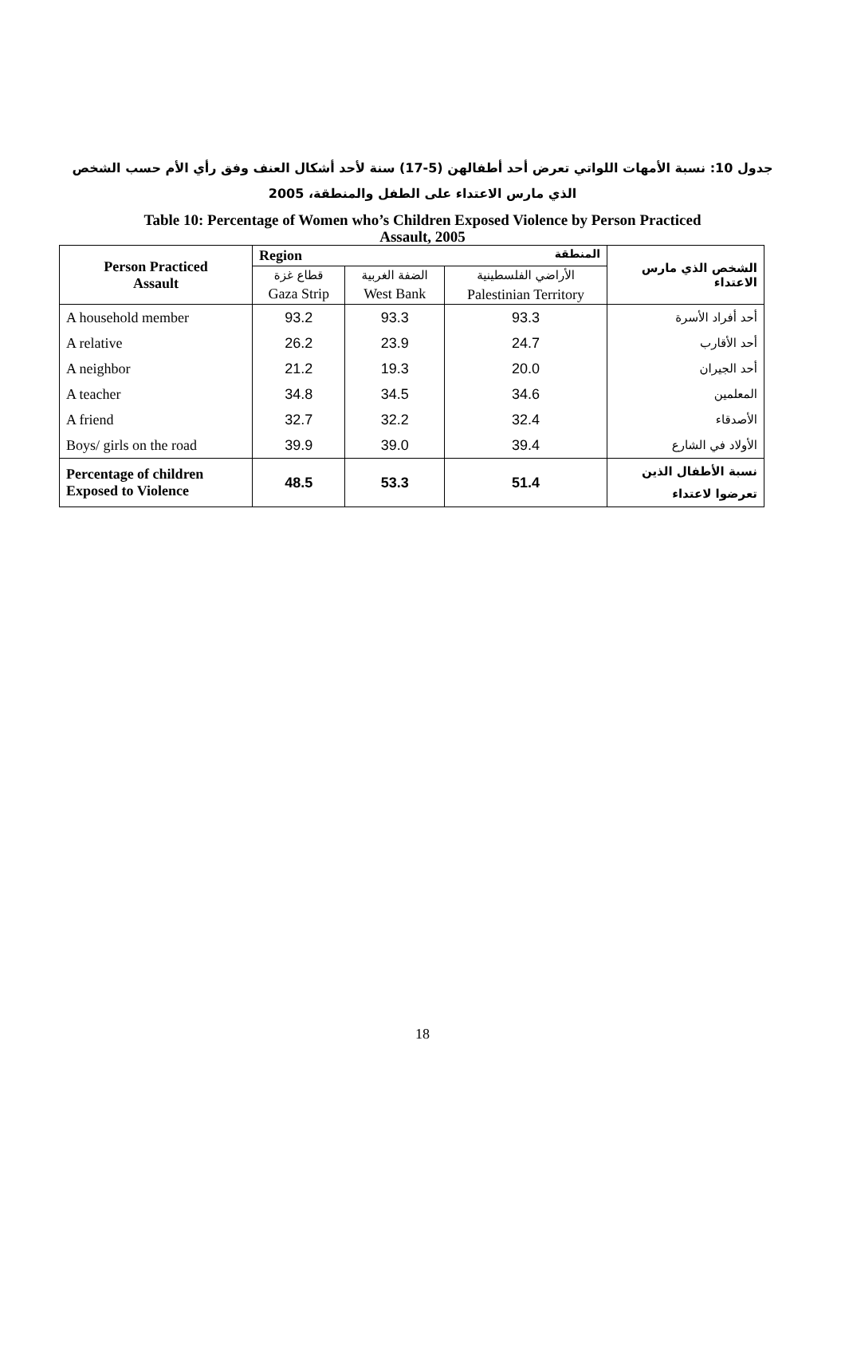جدول 10: نسبة الأمهات اللواتي تعرض أحد أطفالهن (5-17) سنة لأحد أشكال العنف وفق رأي الأم حسب الشخص
الذي مارس الاعتداء على الطفل والمنطقة، 2005
Table 10: Percentage of Women who’s Children Exposed Violence by Person Practiced
Assault, 2005
| Person Practiced Assault | Region المنطقة | | | الشخص الذي مارس الاعتداء |
| --- | --- | --- | --- | --- |
| | قطاع غزة | الضفة الغربية | الأراضي الفلسطينية | |
| | Gaza Strip | West Bank | Palestinian Territory | |
| A household member | 93.2 | 93.3 | 93.3 | أحد أفراد الأسرة |
| A relative | 26.2 | 23.9 | 24.7 | أحد الأقارب |
| A neighbor | 21.2 | 19.3 | 20.0 | أحد الجيران |
| A teacher | 34.8 | 34.5 | 34.6 | المعلمين |
| A friend | 32.7 | 32.2 | 32.4 | الأصدقاء |
| Boys/ girls on the road | 39.9 | 39.0 | 39.4 | الأولاد في الشارع |
| Percentage of children Exposed to Violence | 48.5 | 53.3 | 51.4 | نسبة الأطفال الذين تعرضوا لاعتداء |
18